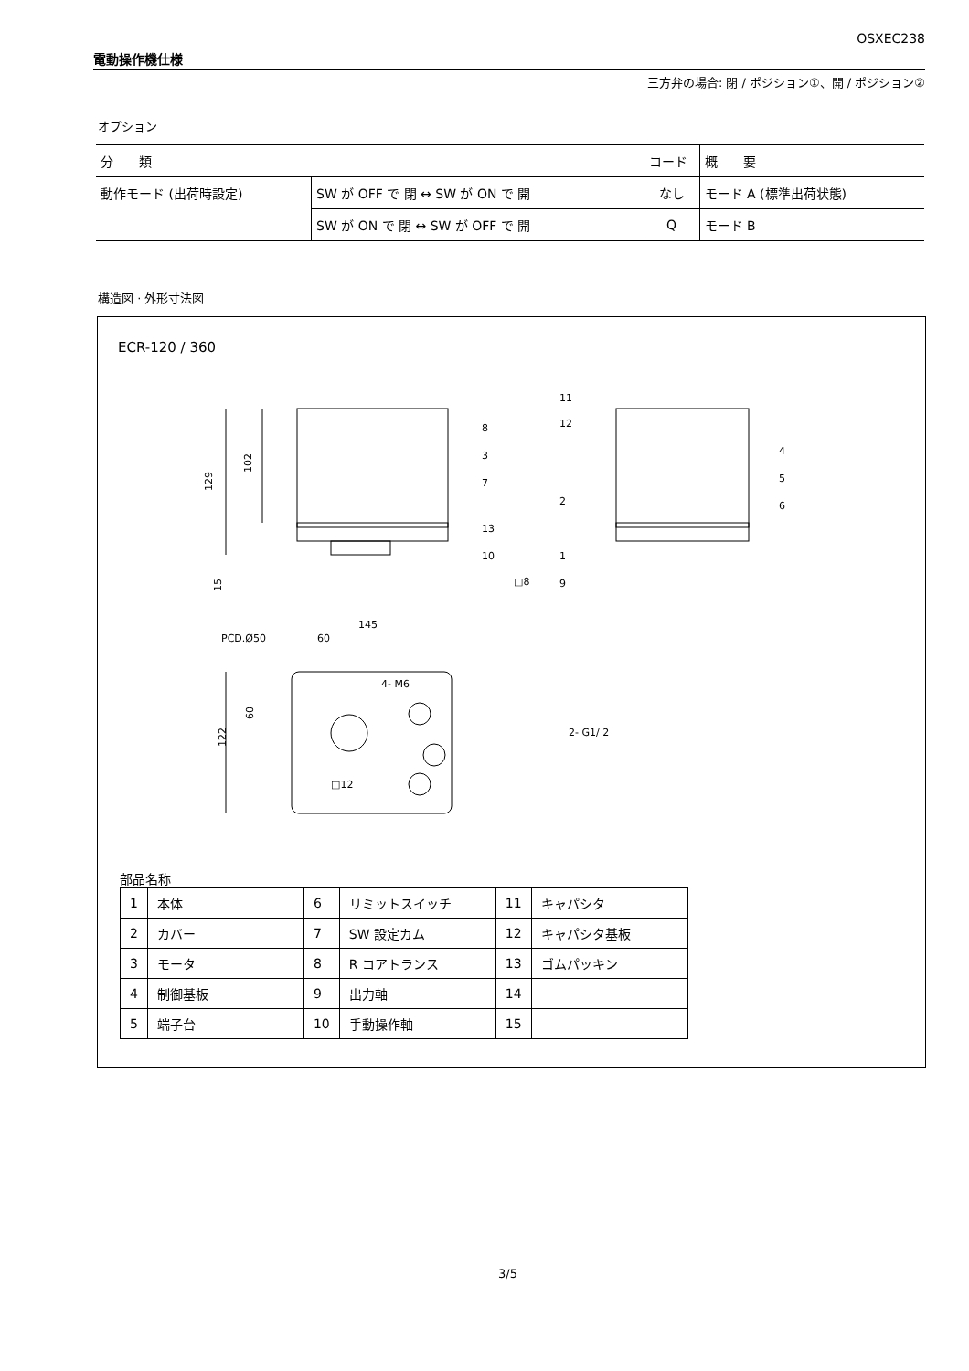OSXEC238
電動操作機仕様
三方弁の場合: 閉 / ポジション①、開 / ポジション②
オプション
| 分 類 | | コード | 概 要 |
| --- | --- | --- | --- |
| 動作モード (出荷時設定) | SW が OFF で 閉 ↔ SW が ON で 開 | なし | モード A (標準出荷状態) |
| | SW が ON で 閉 ↔ SW が OFF で 開 | Q | モード B |
構造図 · 外形寸法図
ECR-120 / 360
129
102
15
□8
145
60
PCD.Ø50
4- M6
60
122
2- G1/ 2
□12
8
3
7
13
10
11
12
2
1
9
4
5
6
部品名称
| 1 | 本体 | 6 | リミットスイッチ | 11 | キャパシタ |
| 2 | カバー | 7 | SW 設定カム | 12 | キャパシタ基板 |
| 3 | モータ | 8 | R コアトランス | 13 | ゴムパッキン |
| 4 | 制御基板 | 9 | 出力軸 | 14 | |
| 5 | 端子台 | 10 | 手動操作軸 | 15 | |
3/5